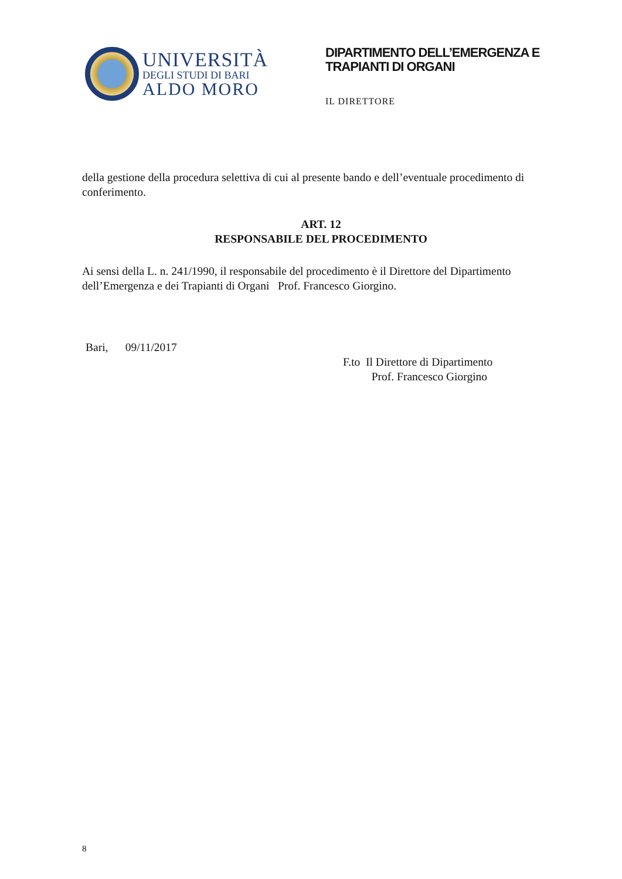UNIVERSITÀ
DEGLI STUDI DI BARI
ALDO MORO
DIPARTIMENTO DELL’EMERGENZA E
TRAPIANTI DI ORGANI
IL DIRETTORE
della gestione della procedura selettiva di cui al presente bando e dell’eventuale procedimento di conferimento.
ART. 12
RESPONSABILE DEL PROCEDIMENTO
Ai sensi della L. n. 241/1990, il responsabile del procedimento è il Direttore del Dipartimento dell’Emergenza e dei Trapianti di Organi Prof. Francesco Giorgino.
Bari, 09/11/2017
F.to Il Direttore di Dipartimento
Prof. Francesco Giorgino
8